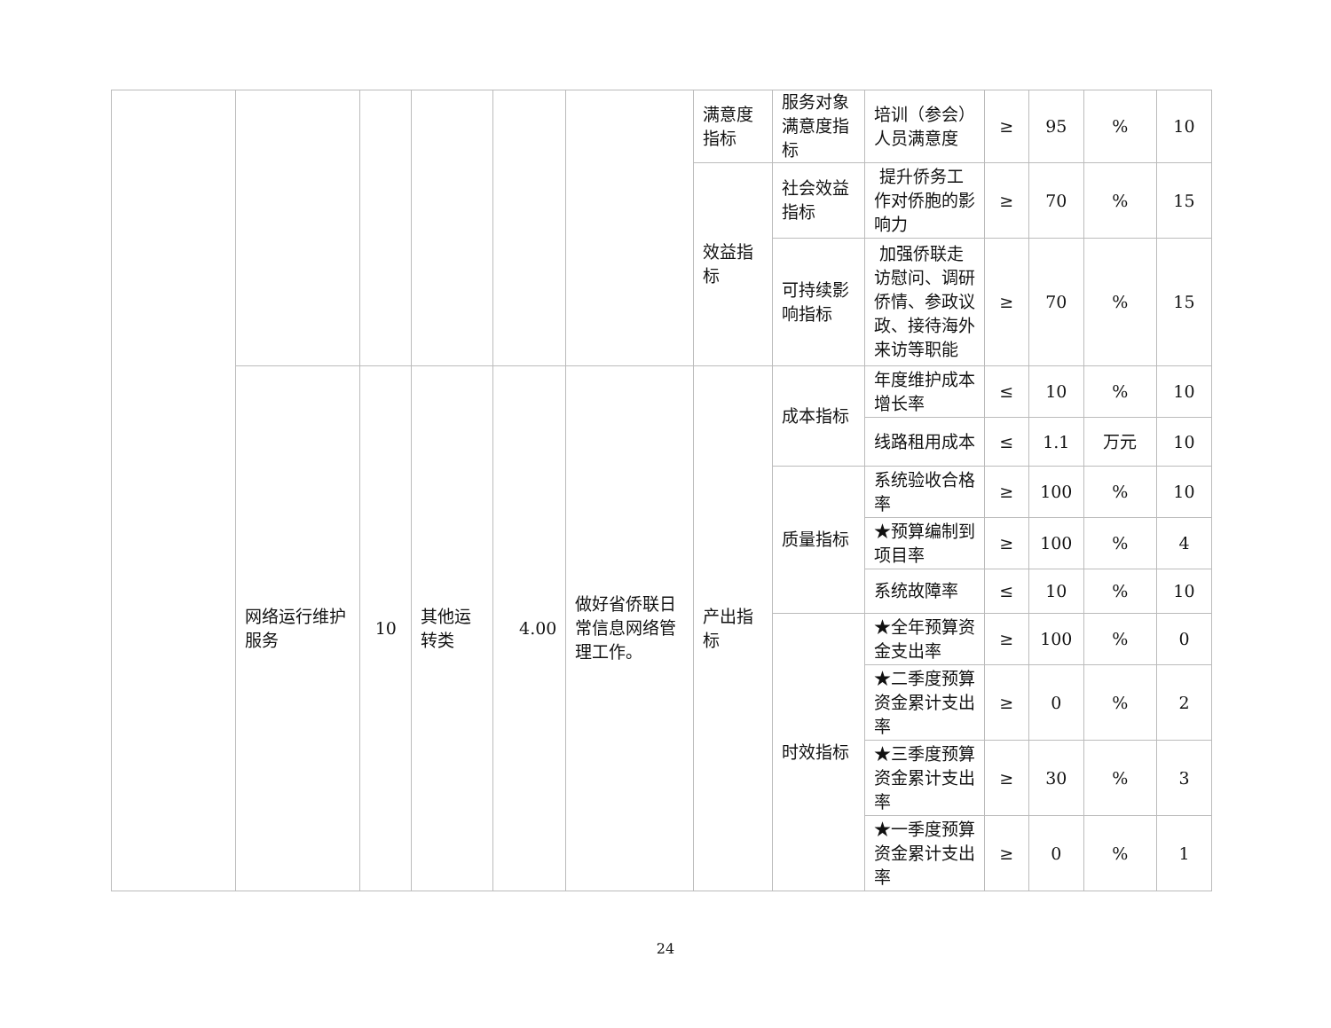| | | | | | | 满意度指标 | 服务对象满意度指标 | 培训（参会）人员满意度 | ≥ | 95 | % | 10 |
| | | | | | | 效益指标 | 社会效益指标 | 提升侨务工作对侨胞的影响力 | ≥ | 70 | % | 15 |
| | | | | | | | 可持续影响指标 | 加强侨联走访慰问、调研侨情、参政议政、接待海外来访等职能 | ≥ | 70 | % | 15 |
| | 网络运行维护服务 | 10 | 其他运转类 | 4.00 | 做好省侨联日常信息网络管理工作。 | 产出指标 | 成本指标 | 年度维护成本增长率 | ≤ | 10 | % | 10 |
| | | | | | | | | 线路租用成本 | ≤ | 1.1 | 万元 | 10 |
| | | | | | | | 质量指标 | 系统验收合格率 | ≥ | 100 | % | 10 |
| | | | | | | | | ★预算编制到项目率 | ≥ | 100 | % | 4 |
| | | | | | | | | 系统故障率 | ≤ | 10 | % | 10 |
| | | | | | | | 时效指标 | ★全年预算资金支出率 | ≥ | 100 | % | 0 |
| | | | | | | | | ★二季度预算资金累计支出率 | ≥ | 0 | % | 2 |
| | | | | | | | | ★三季度预算资金累计支出率 | ≥ | 30 | % | 3 |
| | | | | | | | | ★一季度预算资金累计支出率 | ≥ | 0 | % | 1 |
24